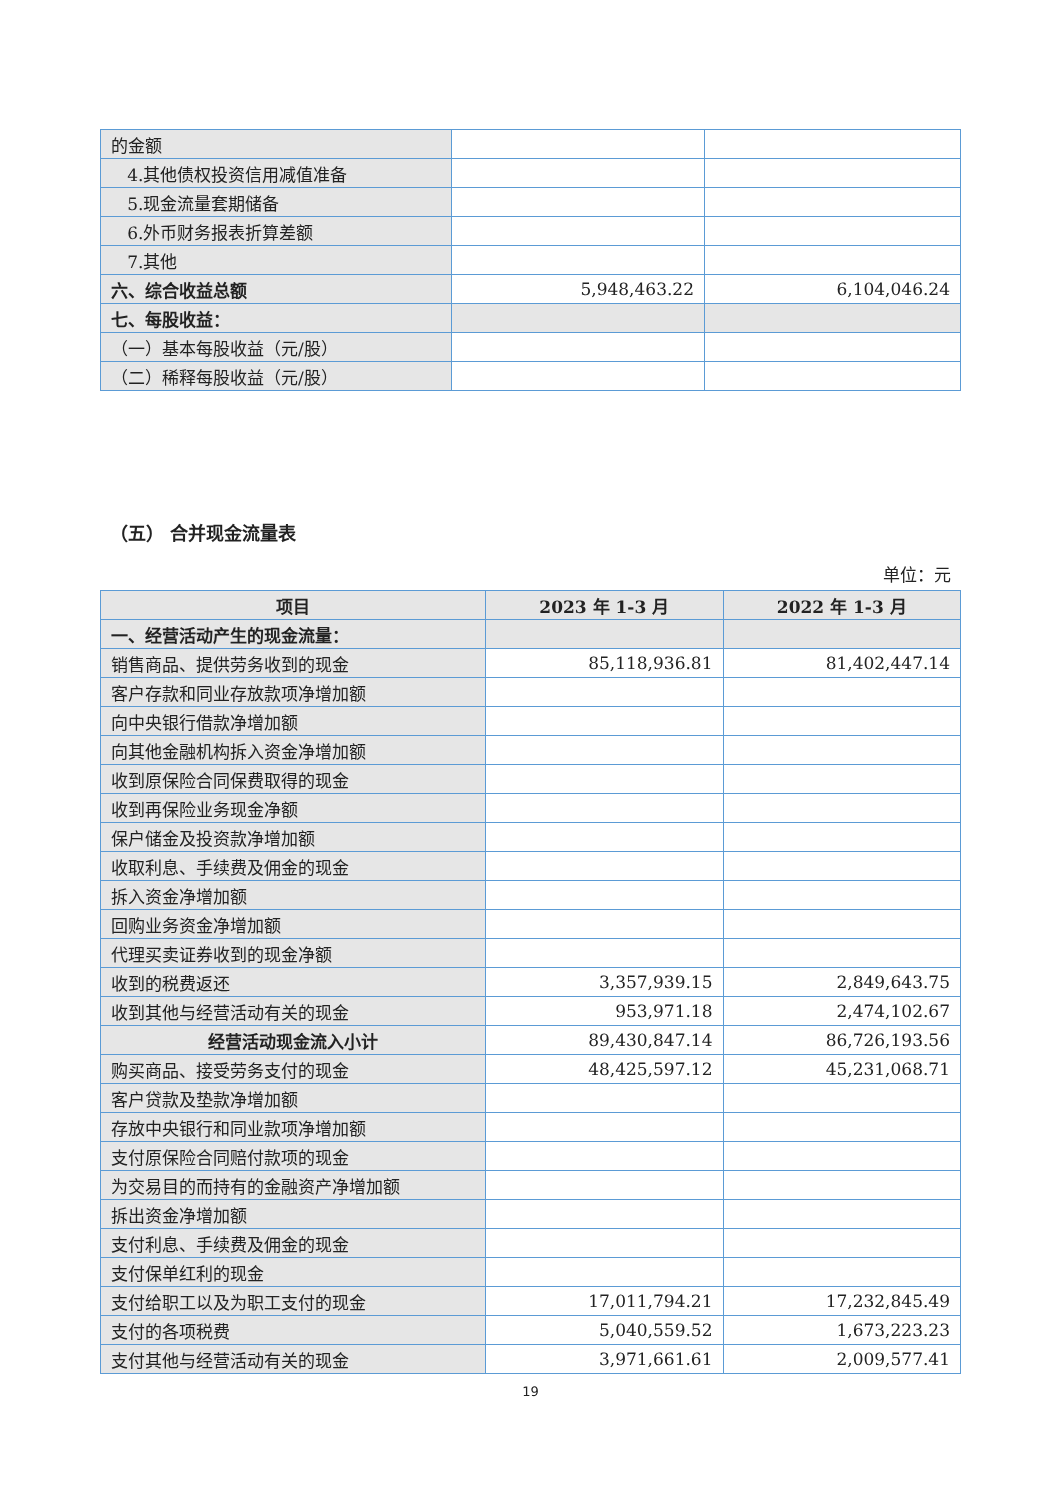| 的金额 | | |
| 4.其他债权投资信用减值准备 | | |
| 5.现金流量套期储备 | | |
| 6.外币财务报表折算差额 | | |
| 7.其他 | | |
| 六、综合收益总额 | 5,948,463.22 | 6,104,046.24 |
| 七、每股收益： | | |
| （一）基本每股收益（元/股） | | |
| （二）稀释每股收益（元/股） | | |
（五） 合并现金流量表
单位：元
| 项目 | 2023 年 1-3 月 | 2022 年 1-3 月 |
| --- | --- | --- |
| 一、经营活动产生的现金流量： | | |
| 销售商品、提供劳务收到的现金 | 85,118,936.81 | 81,402,447.14 |
| 客户存款和同业存放款项净增加额 | | |
| 向中央银行借款净增加额 | | |
| 向其他金融机构拆入资金净增加额 | | |
| 收到原保险合同保费取得的现金 | | |
| 收到再保险业务现金净额 | | |
| 保户储金及投资款净增加额 | | |
| 收取利息、手续费及佣金的现金 | | |
| 拆入资金净增加额 | | |
| 回购业务资金净增加额 | | |
| 代理买卖证券收到的现金净额 | | |
| 收到的税费返还 | 3,357,939.15 | 2,849,643.75 |
| 收到其他与经营活动有关的现金 | 953,971.18 | 2,474,102.67 |
| 经营活动现金流入小计 | 89,430,847.14 | 86,726,193.56 |
| 购买商品、接受劳务支付的现金 | 48,425,597.12 | 45,231,068.71 |
| 客户贷款及垫款净增加额 | | |
| 存放中央银行和同业款项净增加额 | | |
| 支付原保险合同赔付款项的现金 | | |
| 为交易目的而持有的金融资产净增加额 | | |
| 拆出资金净增加额 | | |
| 支付利息、手续费及佣金的现金 | | |
| 支付保单红利的现金 | | |
| 支付给职工以及为职工支付的现金 | 17,011,794.21 | 17,232,845.49 |
| 支付的各项税费 | 5,040,559.52 | 1,673,223.23 |
| 支付其他与经营活动有关的现金 | 3,971,661.61 | 2,009,577.41 |
19